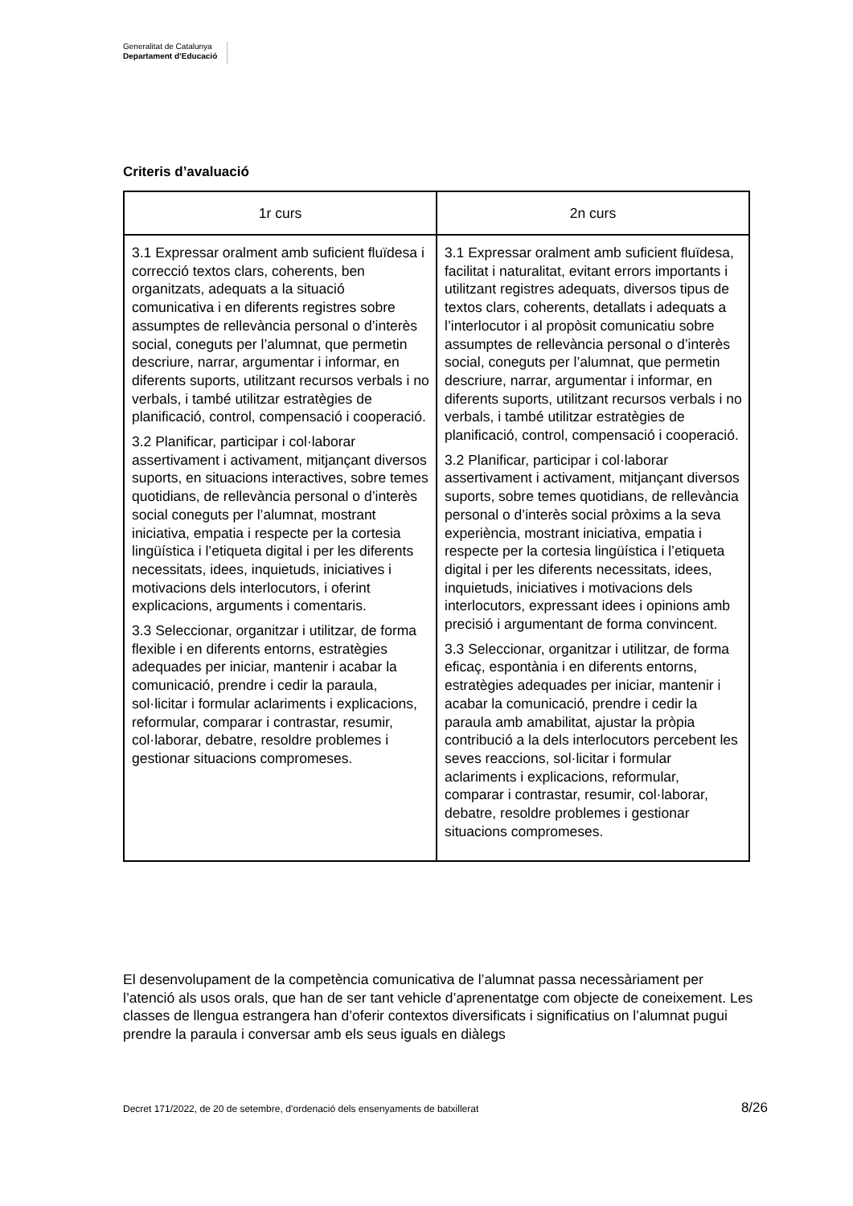Generalitat de Catalunya
Departament d’Educació
Criteris d’avaluació
| 1r curs | 2n curs |
| --- | --- |
| 3.1 Expressar oralment amb suficient fluïdesa i correcció textos clars, coherents, ben organitzats, adequats a la situació comunicativa i en diferents registres sobre assumptes de rellevància personal o d’interès social, coneguts per l’alumnat, que permetin descriure, narrar, argumentar i informar, en diferents suports, utilitzant recursos verbals i no verbals, i també utilitzar estratègies de planificació, control, compensació i cooperació. 3.2 Planificar, participar i col·laborar assertivament i activament, mitjançant diversos suports, en situacions interactives, sobre temes quotidians, de rellevància personal o d’interès social coneguts per l’alumnat, mostrant iniciativa, empatia i respecte per la cortesia lingüística i l’etiqueta digital i per les diferents necessitats, idees, inquietuds, iniciatives i motivacions dels interlocutors, i oferint explicacions, arguments i comentaris. 3.3 Seleccionar, organitzar i utilitzar, de forma flexible i en diferents entorns, estratègies adequades per iniciar, mantenir i acabar la comunicació, prendre i cedir la paraula, sol·licitar i formular aclariments i explicacions, reformular, comparar i contrastar, resumir, col·laborar, debatre, resoldre problemes i gestionar situacions compromeses. | 3.1 Expressar oralment amb suficient fluïdesa, facilitat i naturalitat, evitant errors importants i utilitzant registres adequats, diversos tipus de textos clars, coherents, detallats i adequats a l’interlocutor i al propòsit comunicatiu sobre assumptes de rellevància personal o d’interès social, coneguts per l’alumnat, que permetin descriure, narrar, argumentar i informar, en diferents suports, utilitzant recursos verbals i no verbals, i també utilitzar estratègies de planificació, control, compensació i cooperació. 3.2 Planificar, participar i col·laborar assertivament i activament, mitjançant diversos suports, sobre temes quotidians, de rellevància personal o d’interès social pròxims a la seva experiència, mostrant iniciativa, empatia i respecte per la cortesia lingüística i l’etiqueta digital i per les diferents necessitats, idees, inquietuds, iniciatives i motivacions dels interlocutors, expressant idees i opinions amb precisió i argumentant de forma convincent. 3.3 Seleccionar, organitzar i utilitzar, de forma eficaç, espontània i en diferents entorns, estratègies adequades per iniciar, mantenir i acabar la comunicació, prendre i cedir la paraula amb amabilitat, ajustar la pròpia contribució a la dels interlocutors percebent les seves reaccions, sol·licitar i formular aclariments i explicacions, reformular, comparar i contrastar, resumir, col·laborar, debatre, resoldre problemes i gestionar situacions compromeses. |
El desenvolupament de la competència comunicativa de l’alumnat passa necessàriament per l’atenció als usos orals, que han de ser tant vehicle d’aprenentatge com objecte de coneixement. Les classes de llengua estrangera han d’oferir contextos diversificats i significatius on l’alumnat pugui prendre la paraula i conversar amb els seus iguals en diàlegs
Decret 171/2022, de 20 de setembre, d’ordenació dels ensenyaments de batxillerat 8/26